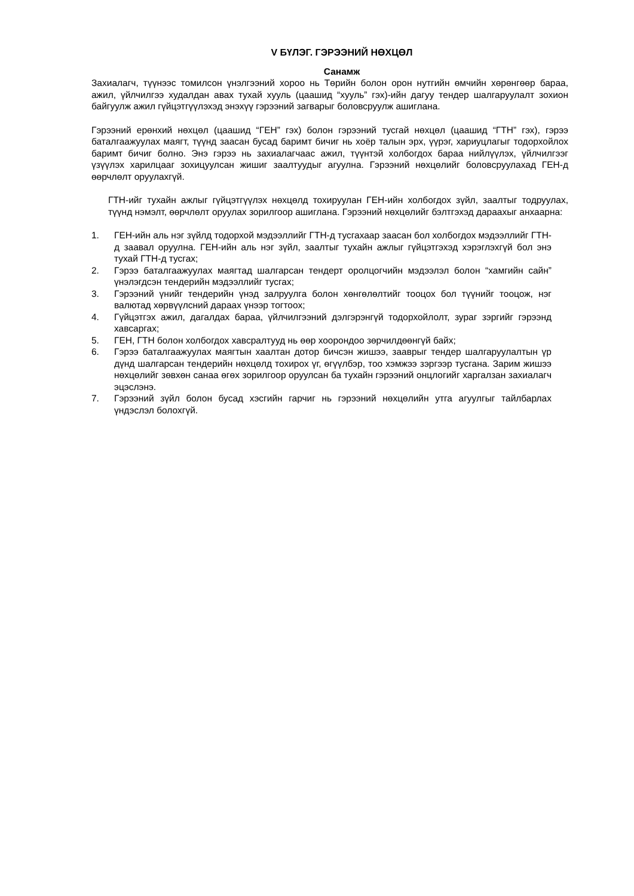V БҮЛЭГ. ГЭРЭЭНИЙ НӨХЦӨЛ
Санамж
Захиалагч, түүнээс томилсон үнэлгээний хороо нь Төрийн болон орон нутгийн өмчийн хөрөнгөөр бараа, ажил, үйлчилгээ худалдан авах тухай хууль (цаашид “хууль” гэх)-ийн дагуу тендер шалгаруулалт зохион байгуулж ажил гүйцэтгүүлэхэд энэхүү гэрээний загварыг боловсруулж ашиглана.
Гэрээний ерөнхий нөхцөл (цаашид “ГЕН” гэх) болон гэрээний тусгай нөхцөл (цаашид “ГТН” гэх), гэрээ баталгаажуулах маягт, түүнд заасан бусад баримт бичиг нь хоёр талын эрх, үүрэг, хариуцлагыг тодорхойлох баримт бичиг болно. Энэ гэрээ нь захиалагчаас ажил, түүнтэй холбогдох бараа нийлүүлэх, үйлчилгээг үзүүлэх харилцааг зохицуулсан жишиг заалтуудыг агуулна. Гэрээний нөхцөлийг боловсруулахад ГЕН-д өөрчлөлт оруулахгүй.
ГТН-ийг тухайн ажлыг гүйцэтгүүлэх нөхцөлд тохируулан ГЕН-ийн холбогдох зүйл, заалтыг тодруулах, түүнд нэмэлт, өөрчлөлт оруулах зорилгоор ашиглана. Гэрээний нөхцөлийг бэлтгэхэд дараахыг анхаарна:
1. ГЕН-ийн аль нэг зүйлд тодорхой мэдээллийг ГТН-д тусгахаар заасан бол холбогдох мэдээллийг ГТН-д заавал оруулна. ГЕН-ийн аль нэг зүйл, заалтыг тухайн ажлыг гүйцэтгэхэд хэрэглэхгүй бол энэ тухай ГТН-д тусгах;
2. Гэрээ баталгаажуулах маягтад шалгарсан тендерт оролцогчийн мэдээлэл болон “хамгийн сайн” үнэлэгдсэн тендерийн мэдээллийг тусгах;
3. Гэрээний үнийг тендерийн үнэд залруулга болон хөнгөлөлтийг тооцох бол түүнийг тооцож, нэг валютад хөрвүүлсний дараах үнээр тогтоох;
4. Гүйцэтгэх ажил, дагалдах бараа, үйлчилгээний дэлгэрэнгүй тодорхойлолт, зураг зэргийг гэрээнд хавсаргах;
5. ГЕН, ГТН болон холбогдох хавсралтууд нь өөр хоорондоо зөрчилдөөнгүй байх;
6. Гэрээ баталгаажуулах маягтын хаалтан дотор бичсэн жишээ, зааврыг тендер шалгаруулалтын үр дүнд шалгарсан тендерийн нөхцөлд тохирох үг, өгүүлбэр, тоо хэмжээ зэргээр тусгана. Зарим жишээ нөхцөлийг зөвхөн санаа өгөх зорилгоор оруулсан ба тухайн гэрээний онцлогийг харгалзан захиалагч эцэслэнэ.
7. Гэрээний зүйл болон бусад хэсгийн гарчиг нь гэрээний нөхцөлийн утга агуулгыг тайлбарлах үндэслэл болохгүй.